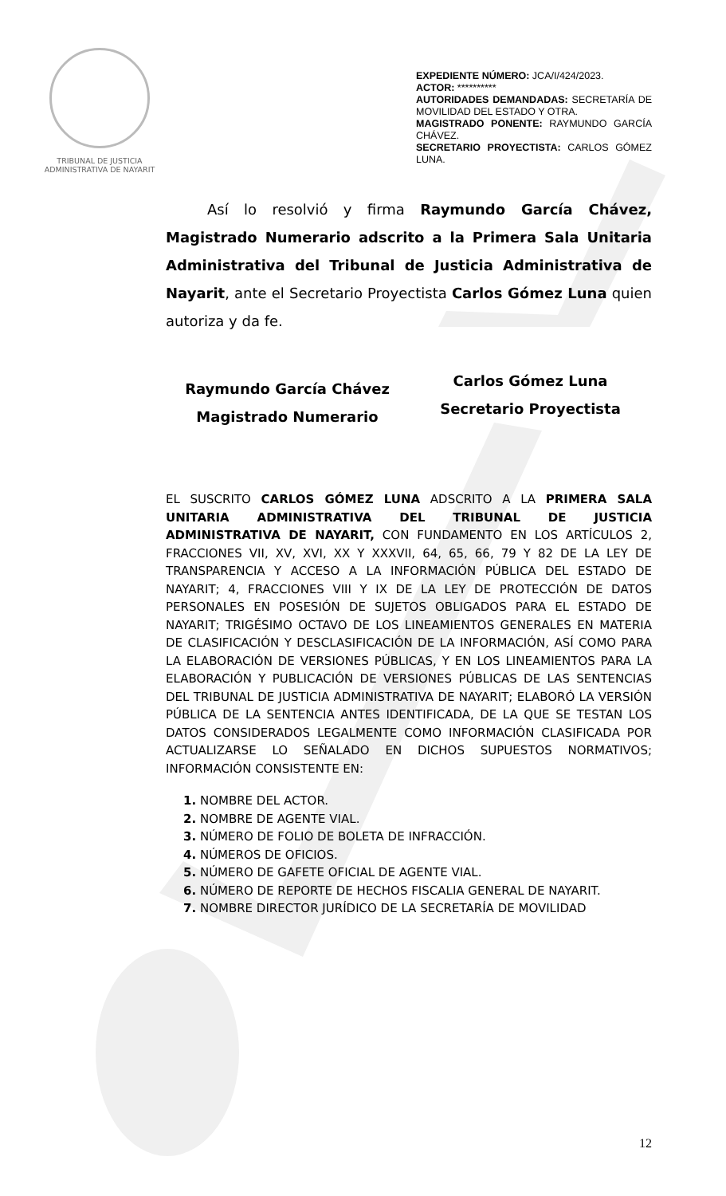TRIBUNAL DE JUSTICIA
ADMINISTRATIVA DE NAYARIT
EXPEDIENTE NÚMERO: JCA/I/424/2023.
ACTOR: **********
AUTORIDADES DEMANDADAS: SECRETARÍA DE MOVILIDAD DEL ESTADO Y OTRA.
MAGISTRADO PONENTE: RAYMUNDO GARCÍA CHÁVEZ.
SECRETARIO PROYECTISTA: CARLOS GÓMEZ LUNA.
Así lo resolvió y firma Raymundo García Chávez, Magistrado Numerario adscrito a la Primera Sala Unitaria Administrativa del Tribunal de Justicia Administrativa de Nayarit, ante el Secretario Proyectista Carlos Gómez Luna quien autoriza y da fe.
Raymundo García Chávez
Magistrado Numerario
Carlos Gómez Luna
Secretario Proyectista
EL SUSCRITO CARLOS GÓMEZ LUNA ADSCRITO A LA PRIMERA SALA UNITARIA ADMINISTRATIVA DEL TRIBUNAL DE JUSTICIA ADMINISTRATIVA DE NAYARIT, CON FUNDAMENTO EN LOS ARTÍCULOS 2, FRACCIONES VII, XV, XVI, XX Y XXXVII, 64, 65, 66, 79 Y 82 DE LA LEY DE TRANSPARENCIA Y ACCESO A LA INFORMACIÓN PÚBLICA DEL ESTADO DE NAYARIT; 4, FRACCIONES VIII Y IX DE LA LEY DE PROTECCIÓN DE DATOS PERSONALES EN POSESIÓN DE SUJETOS OBLIGADOS PARA EL ESTADO DE NAYARIT; TRIGÉSIMO OCTAVO DE LOS LINEAMIENTOS GENERALES EN MATERIA DE CLASIFICACIÓN Y DESCLASIFICACIÓN DE LA INFORMACIÓN, ASÍ COMO PARA LA ELABORACIÓN DE VERSIONES PÚBLICAS, Y EN LOS LINEAMIENTOS PARA LA ELABORACIÓN Y PUBLICACIÓN DE VERSIONES PÚBLICAS DE LAS SENTENCIAS DEL TRIBUNAL DE JUSTICIA ADMINISTRATIVA DE NAYARIT; ELABORÓ LA VERSIÓN PÚBLICA DE LA SENTENCIA ANTES IDENTIFICADA, DE LA QUE SE TESTAN LOS DATOS CONSIDERADOS LEGALMENTE COMO INFORMACIÓN CLASIFICADA POR ACTUALIZARSE LO SEÑALADO EN DICHOS SUPUESTOS NORMATIVOS; INFORMACIÓN CONSISTENTE EN:
1. NOMBRE DEL ACTOR.
2. NOMBRE DE AGENTE VIAL.
3. NÚMERO DE FOLIO DE BOLETA DE INFRACCIÓN.
4. NÚMEROS DE OFICIOS.
5. NÚMERO DE GAFETE OFICIAL DE AGENTE VIAL.
6. NÚMERO DE REPORTE DE HECHOS FISCALIA GENERAL DE NAYARIT.
7. NOMBRE DIRECTOR JURÍDICO DE LA SECRETARÍA DE MOVILIDAD
12